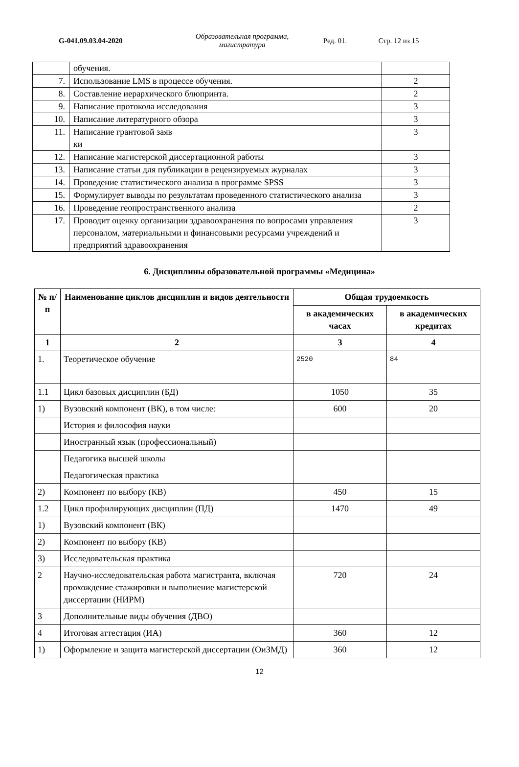G-041.09.03.04-2020
Образовательная программа, магистратура
Ред. 01. Стр. 12 из 15
| | обучения. | |
| 7. | Использование LMS в процессе обучения. | 2 |
| 8. | Составление иерархического блюпринта. | 2 |
| 9. | Написание протокола исследования | 3 |
| 10. | Написание литературного обзора | 3 |
| 11. | Написание грантовой заяв ки | 3 |
| 12. | Написание магистерской диссертационной работы | 3 |
| 13. | Написание статьи для публикации в рецензируемых журналах | 3 |
| 14. | Проведение статистического анализа в программе SPSS | 3 |
| 15. | Формулирует выводы по результатам проведенного статистического анализа | 3 |
| 16. | Проведение геопространственного анализа | 2 |
| 17. | Проводит оценку организации здравоохранения по вопросами управления персоналом, материальными и финансовыми ресурсами учреждений и предприятий здравоохранения | 3 |
6. Дисциплины образовательной программы «Медицина»
| № п/п | Наименование циклов дисциплин и видов деятельности | Общая трудоемкость | |
| --- | --- | --- | --- |
| | | в академических часах | в академических кредитах |
| 1 | 2 | 3 | 4 |
| 1. | Теоретическое обучение | 2520 | 84 |
| 1.1 | Цикл базовых дисциплин (БД) | 1050 | 35 |
| 1) | Вузовский компонент (ВК), в том числе: | 600 | 20 |
| | История и философия науки | | |
| | Иностранный язык (профессиональный) | | |
| | Педагогика высшей школы | | |
| | Педагогическая практика | | |
| 2) | Компонент по выбору (КВ) | 450 | 15 |
| 1.2 | Цикл профилирующих дисциплин (ПД) | 1470 | 49 |
| 1) | Вузовский компонент (ВК) | | |
| 2) | Компонент по выбору (КВ) | | |
| 3) | Исследовательская практика | | |
| 2 | Научно-исследовательская работа магистранта, включая прохождение стажировки и выполнение магистерской диссертации (НИРМ) | 720 | 24 |
| 3 | Дополнительные виды обучения (ДВО) | | |
| 4 | Итоговая аттестация (ИА) | 360 | 12 |
| 1) | Оформление и защита магистерской диссертации (ОиЗМД) | 360 | 12 |
12